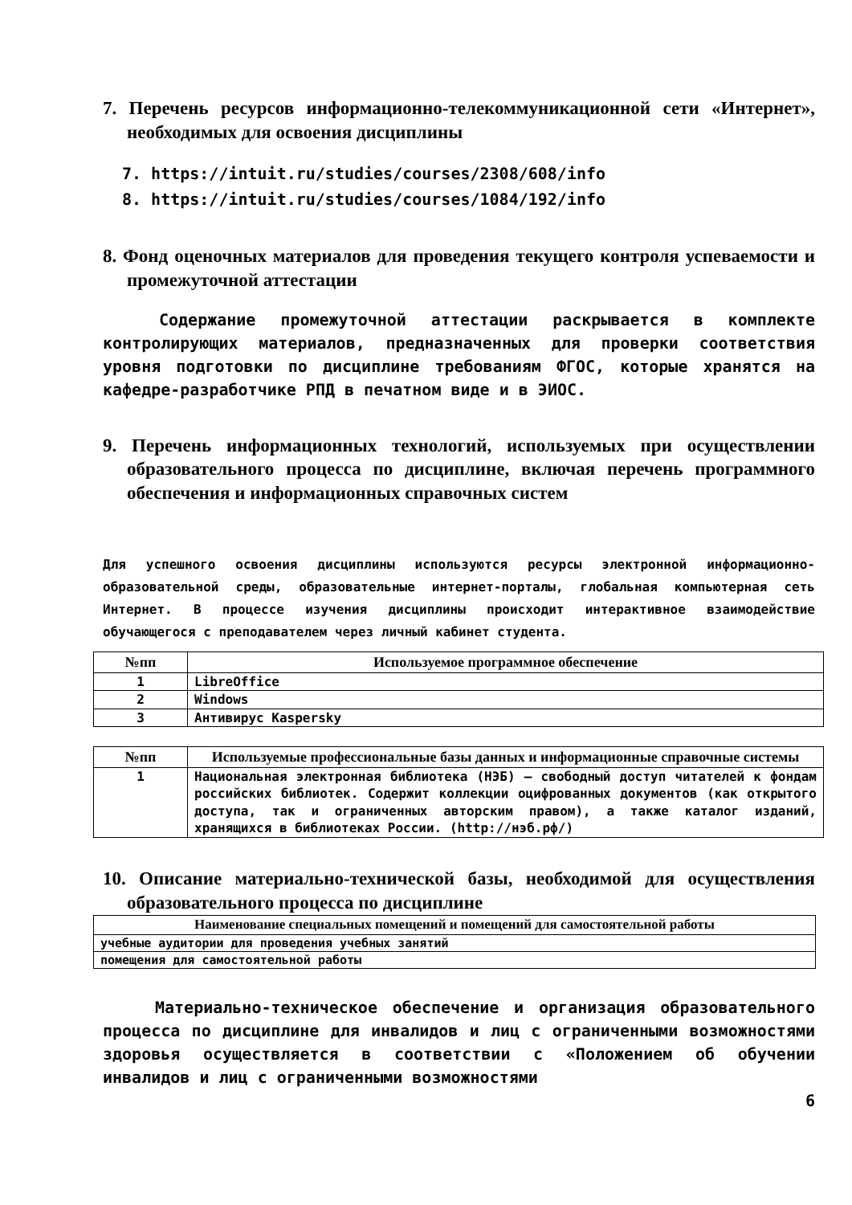7. Перечень ресурсов информационно-телекоммуникационной сети «Интернет», необходимых для освоения дисциплины
7. https://intuit.ru/studies/courses/2308/608/info
8. https://intuit.ru/studies/courses/1084/192/info
8. Фонд оценочных материалов для проведения текущего контроля успеваемости и промежуточной аттестации
Содержание промежуточной аттестации раскрывается в комплекте контролирующих материалов, предназначенных для проверки соответствия уровня подготовки по дисциплине требованиям ФГОС, которые хранятся на кафедре-разработчике РПД в печатном виде и в ЭИОС.
9. Перечень информационных технологий, используемых при осуществлении образовательного процесса по дисциплине, включая перечень программного обеспечения и информационных справочных систем
Для успешного освоения дисциплины используются ресурсы электронной информационно-образовательной среды, образовательные интернет-порталы, глобальная компьютерная сеть Интернет. В процессе изучения дисциплины происходит интерактивное взаимодействие обучающегося с преподавателем через личный кабинет студента.
| №пп | Используемое программное обеспечение |
| --- | --- |
| 1 | LibreOffice |
| 2 | Windows |
| 3 | Антивирус Kaspersky |
| №пп | Используемые профессиональные базы данных и информационные справочные системы |
| --- | --- |
| 1 | Национальная электронная библиотека (НЭБ) — свободный доступ читателей к фондам российских библиотек. Содержит коллекции оцифрованных документов (как открытого доступа, так и ограниченных авторским правом), а также каталог изданий, хранящихся в библиотеках России. (http://нэб.рф/) |
10. Описание материально-технической базы, необходимой для осуществления образовательного процесса по дисциплине
| Наименование специальных помещений и помещений для самостоятельной работы |
| --- |
| учебные аудитории для проведения учебных занятий |
| помещения для самостоятельной работы |
Материально-техническое обеспечение и организация образовательного процесса по дисциплине для инвалидов и лиц с ограниченными возможностями здоровья осуществляется в соответствии с «Положением об обучении инвалидов и лиц с ограниченными возможностями
6